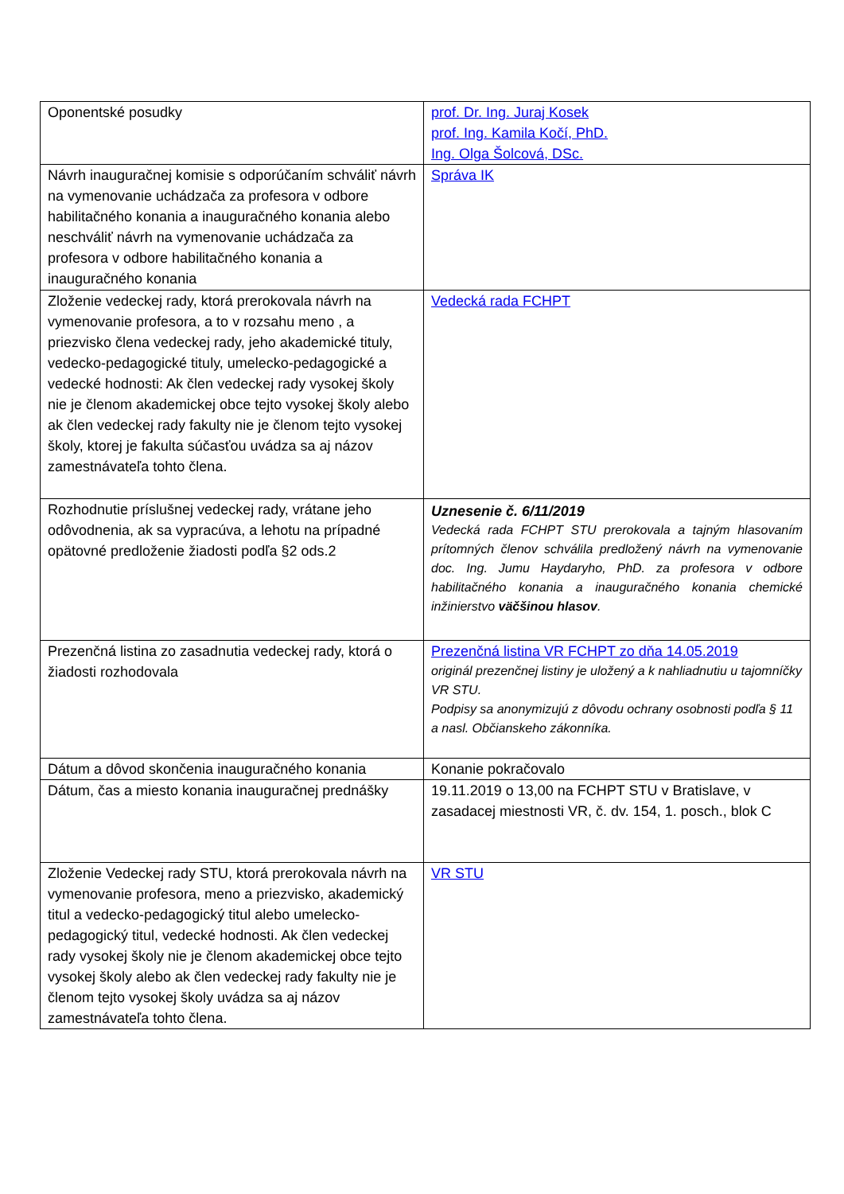| Oponentské posudky | prof. Dr. Ing. Juraj Kosek prof. Ing. Kamila Kočí, PhD. Ing. Olga Šolcová, DSc. |
| Návrh inauguračnej komisie s odporúčaním schváliť návrh na vymenovanie uchádzača za profesora v odbore habilitačného konania a inauguračného konania alebo neschváliť návrh na vymenovanie uchádzača za profesora v odbore habilitačného konania a inauguračného konania | Správa IK |
| Zloženie vedeckej rady, ktorá prerokovala návrh na vymenovanie profesora, a to v rozsahu meno , a priezvisko člena vedeckej rady, jeho akademické tituly, vedecko-pedagogické tituly, umelecko-pedagogické a vedecké hodnosti: Ak člen vedeckej rady vysokej školy nie je členom akademickej obce tejto vysokej školy alebo ak člen vedeckej rady fakulty nie je členom tejto vysokej školy, ktorej je fakulta súčasťou uvádza sa aj názov zamestnávateľa tohto člena. | Vedecká rada FCHPT |
| Rozhodnutie príslušnej vedeckej rady, vrátane jeho odôvodnenia, ak sa vypracúva, a lehotu na prípadné opätovné predloženie žiadosti podľa §2 ods.2 | Uznesenie č. 6/11/2019 Vedecká rada FCHPT STU prerokovala a tajným hlasovaním prítomných členov schválila predložený návrh na vymenovanie doc. Ing. Jumu Haydaryho, PhD. za profesora v odbore habilitačného konania a inauguračného konania chemické inžinierstvo väčšinou hlasov . |
| Prezenčná listina zo zasadnutia vedeckej rady, ktorá o žiadosti rozhodovala | Prezenčná listina VR FCHPT zo dňa 14.05.2019 originál prezenčnej listiny je uložený a k nahliadnutiu u tajomníčky VR STU. Podpisy sa anonymizujú z dôvodu ochrany osobnosti podľa § 11 a nasl. Občianskeho zákonníka. |
| Dátum a dôvod skončenia inauguračného konania | Konanie pokračovalo |
| Dátum, čas a miesto konania inauguračnej prednášky | 19.11.2019 o 13,00 na FCHPT STU v Bratislave, v zasadacej miestnosti VR, č. dv. 154, 1. posch., blok C |
| Zloženie Vedeckej rady STU, ktorá prerokovala návrh na vymenovanie profesora, meno a priezvisko, akademický titul a vedecko-pedagogický titul alebo umelecko-pedagogický titul, vedecké hodnosti. Ak člen vedeckej rady vysokej školy nie je členom akademickej obce tejto vysokej školy alebo ak člen vedeckej rady fakulty nie je členom tejto vysokej školy uvádza sa aj názov zamestnávateľa tohto člena. | VR STU |